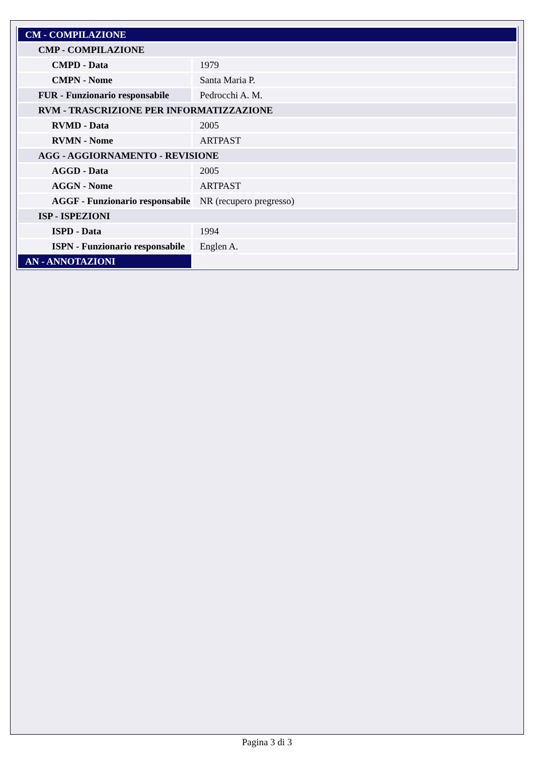| CM - COMPILAZIONE | |
| CMP - COMPILAZIONE | |
| CMPD - Data | 1979 |
| CMPN - Nome | Santa Maria P. |
| FUR - Funzionario responsabile | Pedrocchi A. M. |
| RVM - TRASCRIZIONE PER INFORMATIZZAZIONE | |
| RVMD - Data | 2005 |
| RVMN - Nome | ARTPAST |
| AGG - AGGIORNAMENTO - REVISIONE | |
| AGGD - Data | 2005 |
| AGGN - Nome | ARTPAST |
| AGGF - Funzionario responsabile | NR (recupero pregresso) |
| ISP - ISPEZIONI | |
| ISPD - Data | 1994 |
| ISPN - Funzionario responsabile | Englen A. |
| AN - ANNOTAZIONI | |
Pagina 3 di 3